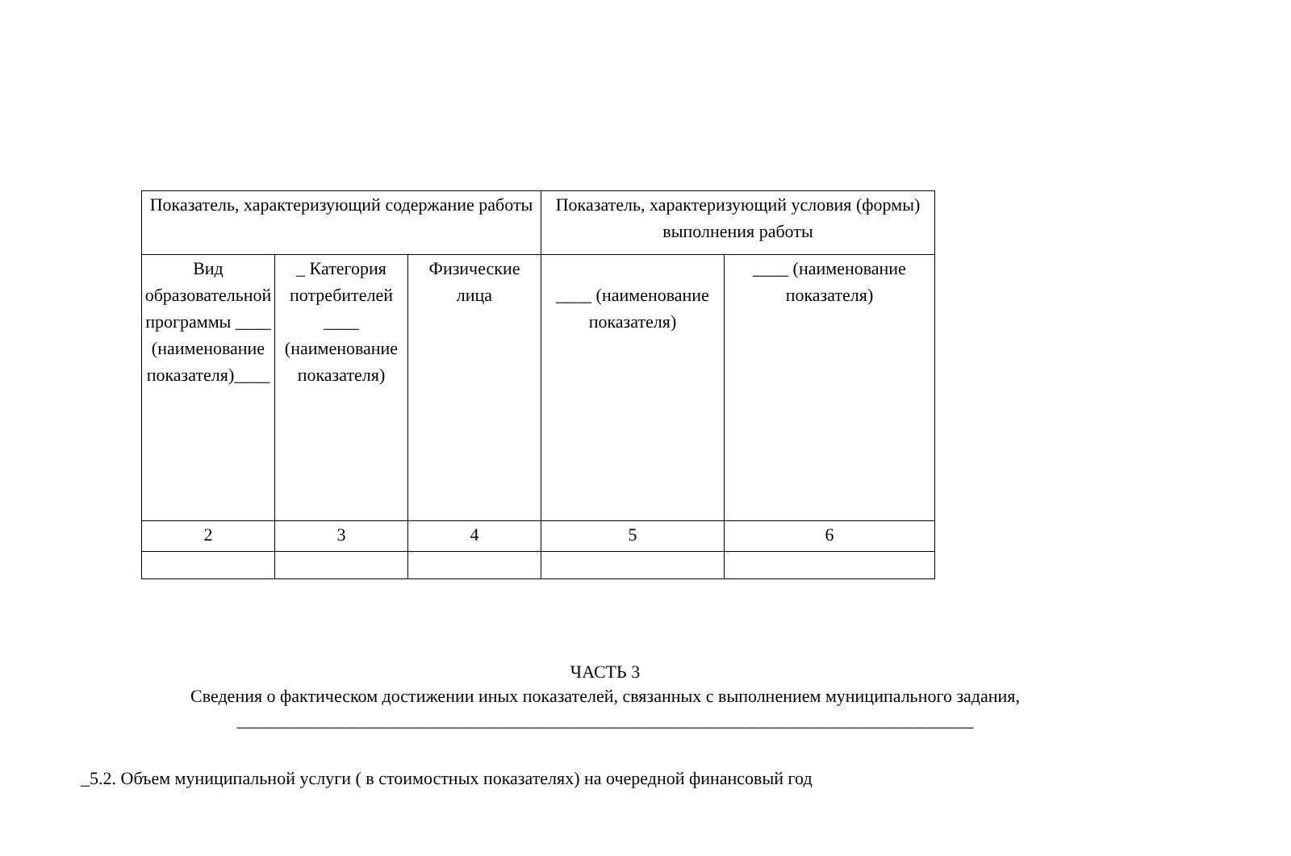| Показатель, характеризующий содержание работы | | | Показатель, характеризующий условия (формы) выполнения работы | |
| Вид образовательной программы ____ (наименование показателя)____ | _ Категория потребителей ____ (наименование показателя) | Физические лица | ____ (наименование показателя) | ____ (наименование показателя) |
| 2 | 3 | 4 | 5 | 6 |
ЧАСТЬ 3
Сведения о фактическом достижении иных показателей, связанных с выполнением муниципального задания,
___________________________________________________________________________________
_5.2. Объем муниципальной услуги ( в стоимостных показателях) на очередной финансовый год